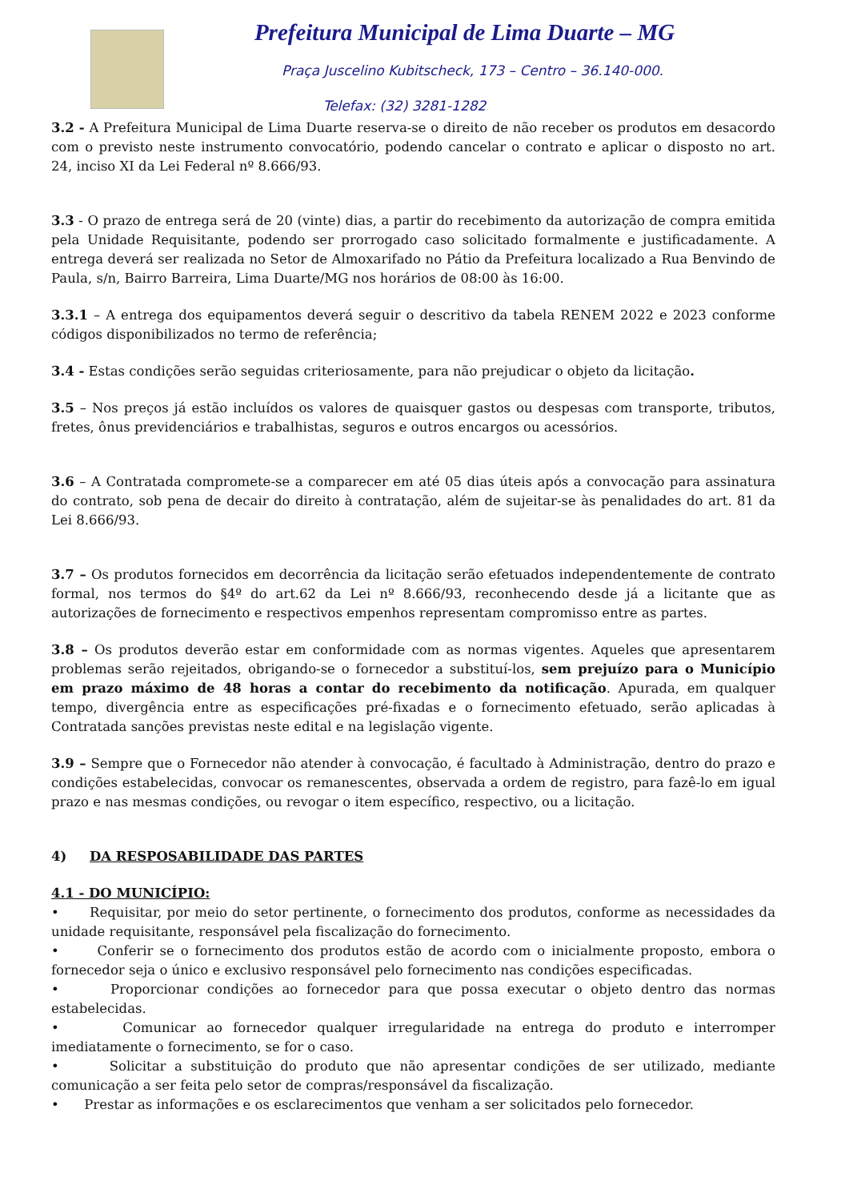Prefeitura Municipal de Lima Duarte – MG
Praça Juscelino Kubitscheck, 173 – Centro – 36.140-000.
Telefax: (32) 3281-1282
3.2 - A Prefeitura Municipal de Lima Duarte reserva-se o direito de não receber os produtos em desacordo com o previsto neste instrumento convocatório, podendo cancelar o contrato e aplicar o disposto no art. 24, inciso XI da Lei Federal nº 8.666/93.
3.3 - O prazo de entrega será de 20 (vinte) dias, a partir do recebimento da autorização de compra emitida pela Unidade Requisitante, podendo ser prorrogado caso solicitado formalmente e justificadamente. A entrega deverá ser realizada no Setor de Almoxarifado no Pátio da Prefeitura localizado a Rua Benvindo de Paula, s/n, Bairro Barreira, Lima Duarte/MG nos horários de 08:00 às 16:00.
3.3.1 – A entrega dos equipamentos deverá seguir o descritivo da tabela RENEM 2022 e 2023 conforme códigos disponibilizados no termo de referência;
3.4 - Estas condições serão seguidas criteriosamente, para não prejudicar o objeto da licitação.
3.5 – Nos preços já estão incluídos os valores de quaisquer gastos ou despesas com transporte, tributos, fretes, ônus previdenciários e trabalhistas, seguros e outros encargos ou acessórios.
3.6 – A Contratada compromete-se a comparecer em até 05 dias úteis após a convocação para assinatura do contrato, sob pena de decair do direito à contratação, além de sujeitar-se às penalidades do art. 81 da Lei 8.666/93.
3.7 – Os produtos fornecidos em decorrência da licitação serão efetuados independentemente de contrato formal, nos termos do §4º do art.62 da Lei nº 8.666/93, reconhecendo desde já a licitante que as autorizações de fornecimento e respectivos empenhos representam compromisso entre as partes.
3.8 – Os produtos deverão estar em conformidade com as normas vigentes. Aqueles que apresentarem problemas serão rejeitados, obrigando-se o fornecedor a substituí-los, sem prejuízo para o Município em prazo máximo de 48 horas a contar do recebimento da notificação. Apurada, em qualquer tempo, divergência entre as especificações pré-fixadas e o fornecimento efetuado, serão aplicadas à Contratada sanções previstas neste edital e na legislação vigente.
3.9 – Sempre que o Fornecedor não atender à convocação, é facultado à Administração, dentro do prazo e condições estabelecidas, convocar os remanescentes, observada a ordem de registro, para fazê-lo em igual prazo e nas mesmas condições, ou revogar o item específico, respectivo, ou a licitação.
4) DA RESPOSABILIDADE DAS PARTES
4.1 - DO MUNICÍPIO:
• Requisitar, por meio do setor pertinente, o fornecimento dos produtos, conforme as necessidades da unidade requisitante, responsável pela fiscalização do fornecimento.
• Conferir se o fornecimento dos produtos estão de acordo com o inicialmente proposto, embora o fornecedor seja o único e exclusivo responsável pelo fornecimento nas condições especificadas.
• Proporcionar condições ao fornecedor para que possa executar o objeto dentro das normas estabelecidas.
• Comunicar ao fornecedor qualquer irregularidade na entrega do produto e interromper imediatamente o fornecimento, se for o caso.
• Solicitar a substituição do produto que não apresentar condições de ser utilizado, mediante comunicação a ser feita pelo setor de compras/responsável da fiscalização.
• Prestar as informações e os esclarecimentos que venham a ser solicitados pelo fornecedor.